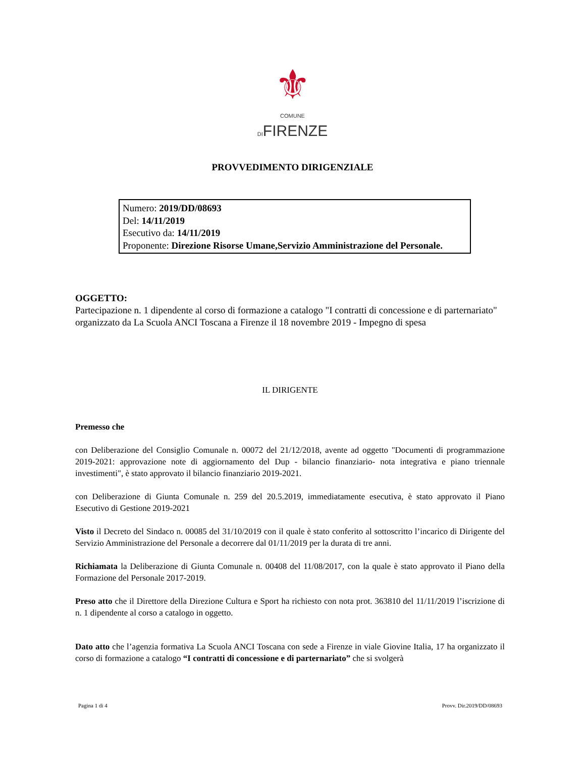⚜
COMUNE
DIFIRENZE
PROVVEDIMENTO DIRIGENZIALE
Numero: 2019/DD/08693
Del: 14/11/2019
Esecutivo da: 14/11/2019
Proponente: Direzione Risorse Umane,Servizio Amministrazione del Personale.
OGGETTO:
Partecipazione n. 1 dipendente al corso di formazione a catalogo "I contratti di concessione e di parternariato" organizzato da La Scuola ANCI Toscana a Firenze il 18 novembre 2019 - Impegno di spesa
IL DIRIGENTE
Premesso che
con Deliberazione del Consiglio Comunale n. 00072 del 21/12/2018, avente ad oggetto "Documenti di programmazione 2019-2021: approvazione note di aggiornamento del Dup - bilancio finanziario- nota integrativa e piano triennale investimenti", è stato approvato il bilancio finanziario 2019-2021.
con Deliberazione di Giunta Comunale n. 259 del 20.5.2019, immediatamente esecutiva, è stato approvato il Piano Esecutivo di Gestione 2019-2021
Visto il Decreto del Sindaco n. 00085 del 31/10/2019 con il quale è stato conferito al sottoscritto l’incarico di Dirigente del Servizio Amministrazione del Personale a decorrere dal 01/11/2019 per la durata di tre anni.
Richiamata la Deliberazione di Giunta Comunale n. 00408 del 11/08/2017, con la quale è stato approvato il Piano della Formazione del Personale 2017-2019.
Preso atto che il Direttore della Direzione Cultura e Sport ha richiesto con nota prot. 363810 del 11/11/2019 l’iscrizione di n. 1 dipendente al corso a catalogo in oggetto.
Dato atto che l’agenzia formativa La Scuola ANCI Toscana con sede a Firenze in viale Giovine Italia, 17 ha organizzato il corso di formazione a catalogo “I contratti di concessione e di parternariato” che si svolgerà
Pagina 1 di 4 Provv. Dir.2019/DD/08693